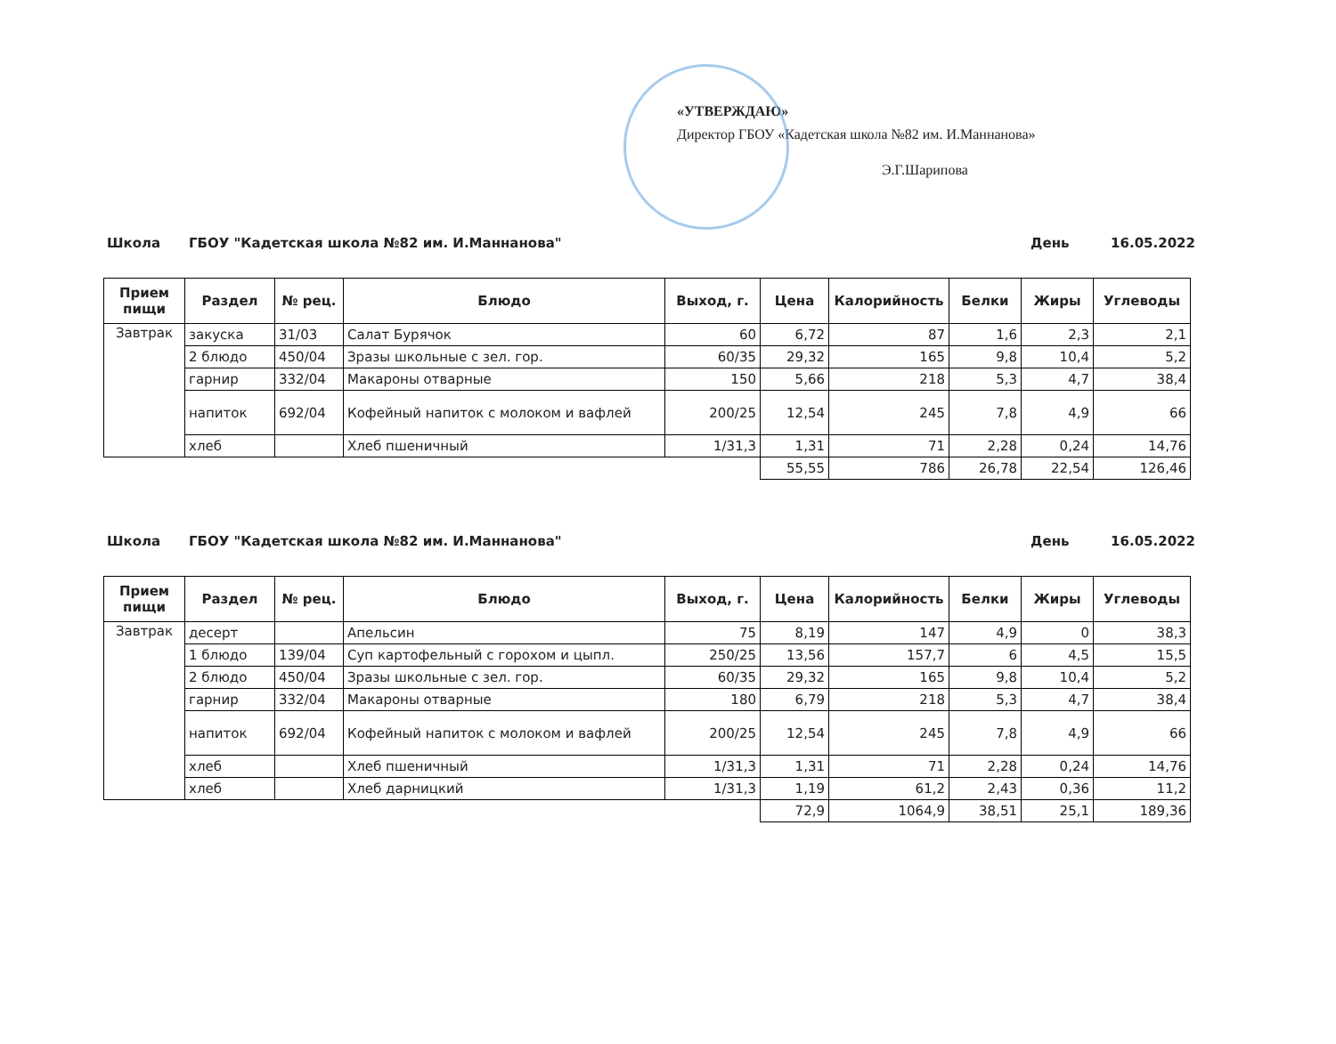«УТВЕРЖДАЮ»
Директор ГБОУ «Кадетская школа №82 им. И.Маннанова»
Э.Г.Шарипова
Школа ГБОУ "Кадетская школа №82 им. И.Маннанова" День 16.05.2022
| Прием пищи | Раздел | № рец. | Блюдо | Выход, г. | Цена | Калорийность | Белки | Жиры | Углеводы |
| --- | --- | --- | --- | --- | --- | --- | --- | --- | --- |
| Завтрак | закуска | 31/03 | Салат Бурячок | 60 | 6,72 | 87 | 1,6 | 2,3 | 2,1 |
| | 2 блюдо | 450/04 | Зразы школьные с зел. гор. | 60/35 | 29,32 | 165 | 9,8 | 10,4 | 5,2 |
| | гарнир | 332/04 | Макароны отварные | 150 | 5,66 | 218 | 5,3 | 4,7 | 38,4 |
| | напиток | 692/04 | Кофейный напиток с молоком и вафлей | 200/25 | 12,54 | 245 | 7,8 | 4,9 | 66 |
| | хлеб | | Хлеб пшеничный | 1/31,3 | 1,31 | 71 | 2,28 | 0,24 | 14,76 |
| | | | | | 55,55 | 786 | 26,78 | 22,54 | 126,46 |
Школа ГБОУ "Кадетская школа №82 им. И.Маннанова" День 16.05.2022
| Прием пищи | Раздел | № рец. | Блюдо | Выход, г. | Цена | Калорийность | Белки | Жиры | Углеводы |
| --- | --- | --- | --- | --- | --- | --- | --- | --- | --- |
| Завтрак | десерт | | Апельсин | 75 | 8,19 | 147 | 4,9 | 0 | 38,3 |
| | 1 блюдо | 139/04 | Суп картофельный с горохом и цыпл. | 250/25 | 13,56 | 157,7 | 6 | 4,5 | 15,5 |
| | 2 блюдо | 450/04 | Зразы школьные с зел. гор. | 60/35 | 29,32 | 165 | 9,8 | 10,4 | 5,2 |
| | гарнир | 332/04 | Макароны отварные | 180 | 6,79 | 218 | 5,3 | 4,7 | 38,4 |
| | напиток | 692/04 | Кофейный напиток с молоком и вафлей | 200/25 | 12,54 | 245 | 7,8 | 4,9 | 66 |
| | хлеб | | Хлеб пшеничный | 1/31,3 | 1,31 | 71 | 2,28 | 0,24 | 14,76 |
| | хлеб | | Хлеб дарницкий | 1/31,3 | 1,19 | 61,2 | 2,43 | 0,36 | 11,2 |
| | | | | | 72,9 | 1064,9 | 38,51 | 25,1 | 189,36 |